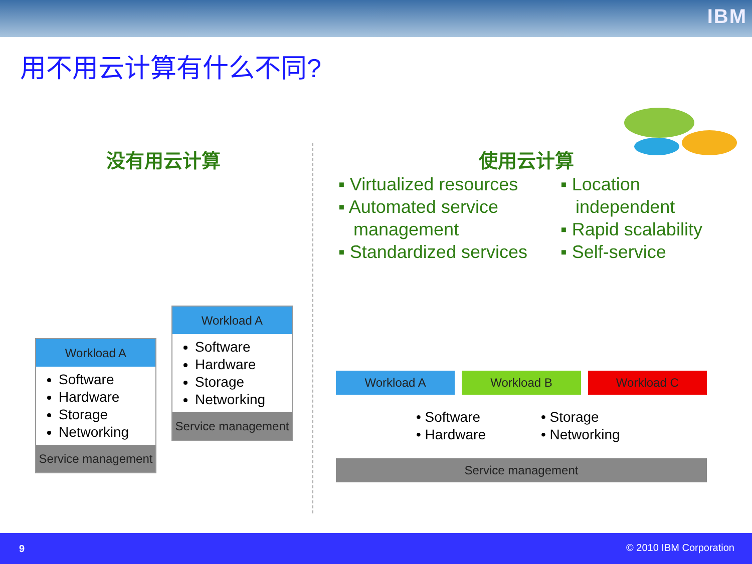IBM
用不用云计算有什么不同?
没有用云计算 使用云计算
▪ Virtualized resources
▪ Automated service
management
▪ Standardized services
▪ Location
independent
▪ Rapid scalability
▪ Self-service
Workload A
Software
Hardware
Storage
Networking
Service management
Workload A
Software
Hardware
Storage
Networking
Service management
Workload A Workload B Workload C
• Software
• Hardware
• Storage
• Networking
Service management
9 © 2010 IBM Corporation